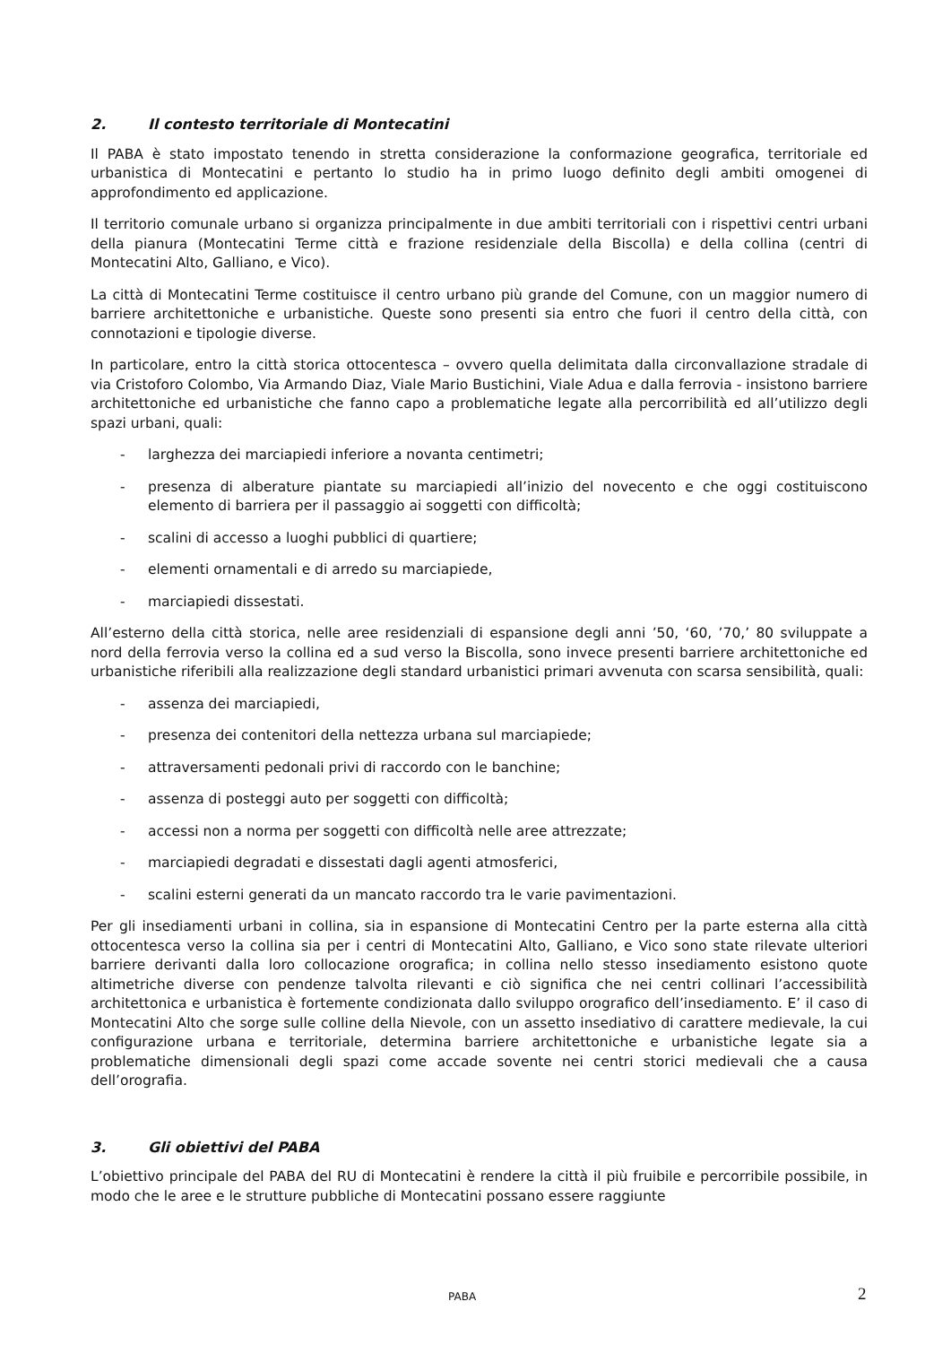2. Il contesto territoriale di Montecatini
Il PABA è stato impostato tenendo in stretta considerazione la conformazione geografica, territoriale ed urbanistica di Montecatini e pertanto lo studio ha in primo luogo definito degli ambiti omogenei di approfondimento ed applicazione.
Il territorio comunale urbano si organizza principalmente in due ambiti territoriali con i rispettivi centri urbani della pianura (Montecatini Terme città e frazione residenziale della Biscolla) e della collina (centri di Montecatini Alto, Galliano, e Vico).
La città di Montecatini Terme costituisce il centro urbano più grande del Comune, con un maggior numero di barriere architettoniche e urbanistiche. Queste sono presenti sia entro che fuori il centro della città, con connotazioni e tipologie diverse.
In particolare, entro la città storica ottocentesca – ovvero quella delimitata dalla circonvallazione stradale di via Cristoforo Colombo, Via Armando Diaz, Viale Mario Bustichini, Viale Adua e dalla ferrovia - insistono barriere architettoniche ed urbanistiche che fanno capo a problematiche legate alla percorribilità ed all’utilizzo degli spazi urbani, quali:
- larghezza dei marciapiedi inferiore a novanta centimetri;
- presenza di alberature piantate su marciapiedi all’inizio del novecento e che oggi costituiscono elemento di barriera per il passaggio ai soggetti con difficoltà;
- scalini di accesso a luoghi pubblici di quartiere;
- elementi ornamentali e di arredo su marciapiede,
- marciapiedi dissestati.
All’esterno della città storica, nelle aree residenziali di espansione degli anni ’50, ‘60, ’70,’ 80 sviluppate a nord della ferrovia verso la collina ed a sud verso la Biscolla, sono invece presenti barriere architettoniche ed urbanistiche riferibili alla realizzazione degli standard urbanistici primari avvenuta con scarsa sensibilità, quali:
- assenza dei marciapiedi,
- presenza dei contenitori della nettezza urbana sul marciapiede;
- attraversamenti pedonali privi di raccordo con le banchine;
- assenza di posteggi auto per soggetti con difficoltà;
- accessi non a norma per soggetti con difficoltà nelle aree attrezzate;
- marciapiedi degradati e dissestati dagli agenti atmosferici,
- scalini esterni generati da un mancato raccordo tra le varie pavimentazioni.
Per gli insediamenti urbani in collina, sia in espansione di Montecatini Centro per la parte esterna alla città ottocentesca verso la collina sia per i centri di Montecatini Alto, Galliano, e Vico sono state rilevate ulteriori barriere derivanti dalla loro collocazione orografica; in collina nello stesso insediamento esistono quote altimetriche diverse con pendenze talvolta rilevanti e ciò significa che nei centri collinari l’accessibilità architettonica e urbanistica è fortemente condizionata dallo sviluppo orografico dell’insediamento. E’ il caso di Montecatini Alto che sorge sulle colline della Nievole, con un assetto insediativo di carattere medievale, la cui configurazione urbana e territoriale, determina barriere architettoniche e urbanistiche legate sia a problematiche dimensionali degli spazi come accade sovente nei centri storici medievali che a causa dell’orografia.
3. Gli obiettivi del PABA
L’obiettivo principale del PABA del RU di Montecatini è rendere la città il più fruibile e percorribile possibile, in modo che le aree e le strutture pubbliche di Montecatini possano essere raggiunte
PABA 2